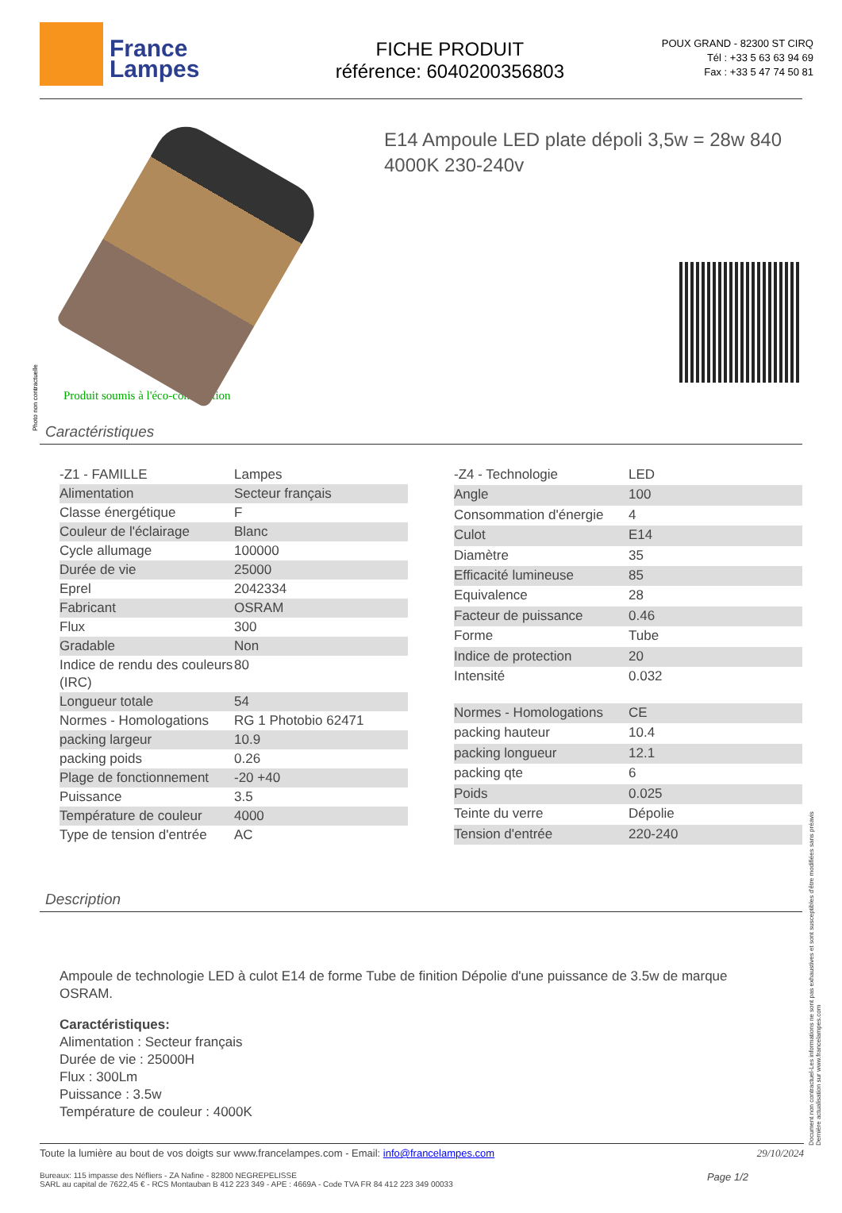France
Lampes
FICHE PRODUIT
référence: 6040200356803
POUX GRAND - 82300 ST CIRQ
Tél : +33 5 63 63 94 69
Fax : +33 5 47 74 50 81
E14 Ampoule LED plate dépoli 3,5w = 28w 840 4000K 230-240v
Photo non contractuelle
Produit soumis à l'éco-contribution
Caractéristiques
| -Z1 - FAMILLE | Lampes |
| Alimentation | Secteur français |
| Classe énergétique | F |
| Couleur de l'éclairage | Blanc |
| Cycle allumage | 100000 |
| Durée de vie | 25000 |
| Eprel | 2042334 |
| Fabricant | OSRAM |
| Flux | 300 |
| Gradable | Non |
| Indice de rendu des couleurs (IRC) | 80 |
| Longueur totale | 54 |
| Normes - Homologations | RG 1 Photobio 62471 |
| packing largeur | 10.9 |
| packing poids | 0.26 |
| Plage de fonctionnement | -20 +40 |
| Puissance | 3.5 |
| Température de couleur | 4000 |
| Type de tension d'entrée | AC |
| -Z4 - Technologie | LED |
| Angle | 100 |
| Consommation d'énergie | 4 |
| Culot | E14 |
| Diamètre | 35 |
| Efficacité lumineuse | 85 |
| Equivalence | 28 |
| Facteur de puissance | 0.46 |
| Forme | Tube |
| Indice de protection | 20 |
| Intensité | 0.032 |
| Normes - Homologations | CE |
| packing hauteur | 10.4 |
| packing longueur | 12.1 |
| packing qte | 6 |
| Poids | 0.025 |
| Teinte du verre | Dépolie |
| Tension d'entrée | 220-240 |
Description
Ampoule de technologie LED à culot E14 de forme Tube de finition Dépolie d'une puissance de 3.5w de marque OSRAM.
Caractéristiques:
Alimentation : Secteur français
Durée de vie : 25000H
Flux : 300Lm
Puissance : 3.5w
Température de couleur : 4000K
Toute la lumière au bout de vos doigts sur www.francelampes.com - Email: info@francelampes.com 29/10/2024
Bureaux: 115 impasse des Néfliers - ZA Nafine - 82800 NEGREPELISSE
SARL au capital de 7622,45 € - RCS Montauban B 412 223 349 - APE : 4669A - Code TVA FR 84 412 223 349 00033 Page 1/2
Document non contractuel-Les informations ne sont pas exhaustives et sont susceptibles d'être modifiées sans préavis
Dernière actualisation sur www.francelampes.com